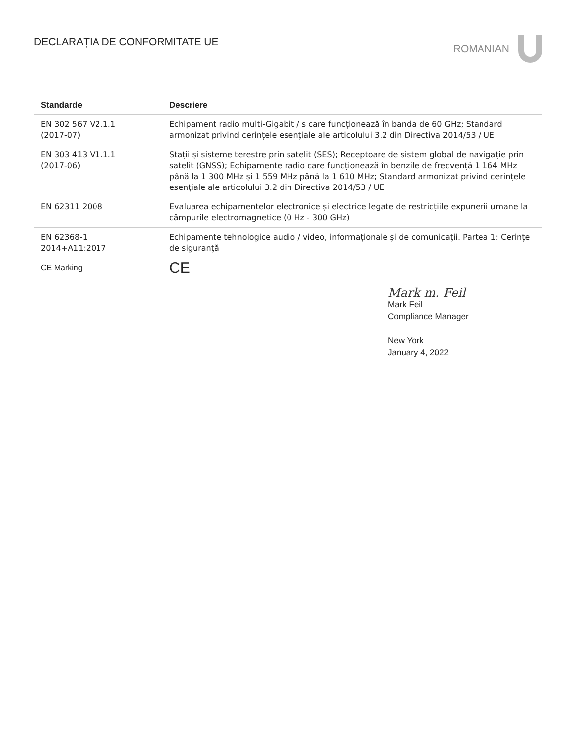DECLARAȚIA DE CONFORMITATE UE ROMANIAN
| Standarde | Descriere |
| --- | --- |
| EN 302 567 V2.1.1 (2017-07) | Echipament radio multi-Gigabit / s care funcționează în banda de 60 GHz; Standard armonizat privind cerințele esențiale ale articolului 3.2 din Directiva 2014/53 / UE |
| EN 303 413 V1.1.1 (2017-06) | Stații și sisteme terestre prin satelit (SES); Receptoare de sistem global de navigație prin satelit (GNSS); Echipamente radio care funcționează în benzile de frecvență 1 164 MHz până la 1 300 MHz și 1 559 MHz până la 1 610 MHz; Standard armonizat privind cerințele esențiale ale articolului 3.2 din Directiva 2014/53 / UE |
| EN 62311 2008 | Evaluarea echipamentelor electronice și electrice legate de restricțiile expunerii umane la câmpurile electromagnetice (0 Hz - 300 GHz) |
| EN 62368-1 2014+A11:2017 | Echipamente tehnologice audio / video, informaționale și de comunicații. Partea 1: Cerințe de siguranță |
| CE Marking | CE |
Mark m. Feil
Mark Feil
Compliance Manager
New York
January 4, 2022